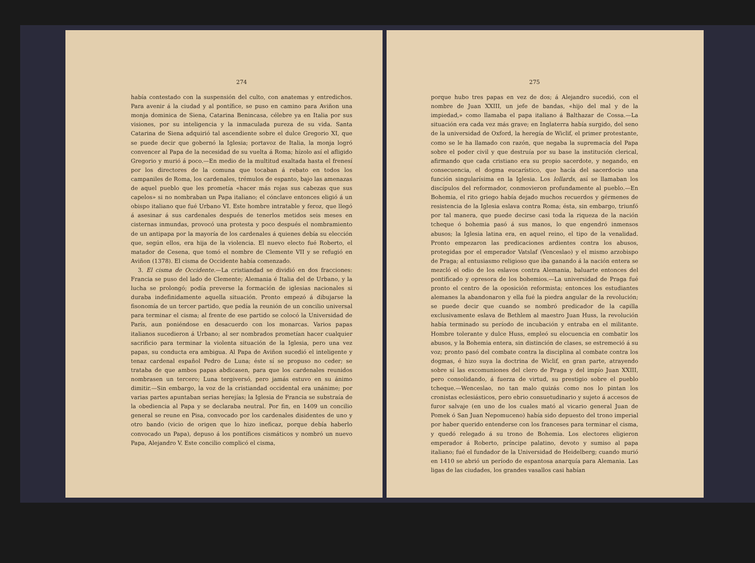274
había contestado con la suspensión del culto, con anatemas y entredichos. Para avenir á la ciudad y al pontífice, se puso en camino para Aviñon una monja dominica de Siena, Catarina Benincasa, célebre ya en Italia por sus visiones, por su inteligencia y la inmaculada pureza de su vida. Santa Catarina de Siena adquirió tal ascendiente sobre el dulce Gregorio XI, que se puede decir que gobernó la Iglesia; portavoz de Italia, la monja logró convencer al Papa de la necesidad de su vuelta á Roma; hízolo así el afligido Gregorio y murió á poco.—En medio de la multitud exaltada hasta el frenesí por los directores de la comuna que tocaban á rebato en todos los campaniles de Roma, los cardenales, trémulos de espanto, bajo las amenazas de aquel pueblo que les prometía «hacer más rojas sus cabezas que sus capelos» si no nombraban un Papa italiano; el cónclave entonces eligió á un obispo italiano que fué Urbano VI. Este hombre intratable y feroz, que llegó á asesinar á sus cardenales después de tenerlos metidos seis meses en cisternas inmundas, provocó una protesta y poco después el nombramiento de un antipapa por la mayoría de los cardenales á quienes debía su elección que, según ellos, era hija de la violencia. El nuevo electo fué Roberto, el matador de Cesena, que tomó el nombre de Clemente VII y se refugió en Aviñon (1378). El cisma de Occidente había comenzado.
3. El cisma de Occidente.—La cristiandad se dividió en dos fracciones: Francia se puso del lado de Clemente; Alemania é Italia del de Urbano, y la lucha se prolongó; podía preverse la formación de iglesias nacionales si duraba indefinidamente aquella situación. Pronto empezó á dibujarse la fisonomía de un tercer partido, que pedía la reunión de un concilio universal para terminar el cisma; al frente de ese partido se colocó la Universidad de París, aun poniéndose en desacuerdo con los monarcas. Varios papas italianos sucedieron á Urbano; al ser nombrados prometían hacer cualquier sacrificio para terminar la violenta situación de la Iglesia, pero una vez papas, su conducta era ambigua. Al Papa de Aviñon sucedió el inteligente y tenaz cardenal español Pedro de Luna; éste sí se propuso no ceder; se trataba de que ambos papas abdicasen, para que los cardenales reunidos nombrasen un tercero; Luna tergiversó, pero jamás estuvo en su ánimo dimitir.—Sin embargo, la voz de la cristiandad occidental era unánime; por varias partes apuntaban serias herejías; la Iglesia de Francia se substraía de la obediencia al Papa y se declaraba neutral. Por fin, en 1409 un concilio general se reune en Pisa, convocado por los cardenales disidentes de uno y otro bando (vicio de origen que lo hizo ineficaz, porque debía haberlo convocado un Papa), depuso á los pontífices cismáticos y nombró un nuevo Papa, Alejandro V. Este concilio complicó el cisma,
275
porque hubo tres papas en vez de dos; á Alejandro sucedió, con el nombre de Juan XXIII, un jefe de bandas, «hijo del mal y de la impiedad,» como llamaba el papa italiano á Balthazar de Cossa.—La situación era cada vez más grave; en Inglaterra había surgido, del seno de la universidad de Oxford, la heregía de Wiclif, el primer protestante, como se le ha llamado con razón, que negaba la supremacía del Papa sobre el poder civil y que destruía por su base la institución clerical, afirmando que cada cristiano era su propio sacerdote, y negando, en consecuencia, el dogma eucarístico, que hacía del sacerdocio una función singularísima en la Iglesia. Los lollards, así se llamaban los discípulos del reformador, conmovieron profundamente al pueblo.—En Bohemia, el rito griego había dejado muchos recuerdos y gérmenes de resistencia de la Iglesia eslava contra Roma; ésta, sin embargo, triunfó por tal manera, que puede decirse casi toda la riqueza de la nación tcheque ó bohemia pasó á sus manos, lo que engendró inmensos abusos; la Iglesia latina era, en aquel reino, el tipo de la venalidad. Pronto empezaron las predicaciones ardientes contra los abusos, protegidas por el emperador Vatslaf (Venceslao) y el mismo arzobispo de Praga; al entusiasmo religioso que iba ganando á la nación entera se mezcló el odio de los eslavos contra Alemania, baluarte entonces del pontificado y opresora de los bohemios.—La universidad de Praga fué pronto el centro de la oposición reformista; entonces los estudiantes alemanes la abandonaron y ella fué la piedra angular de la revolución; se puede decir que cuando se nombró predicador de la capilla exclusivamente eslava de Bethlem al maestro Juan Huss, la revolución había terminado su período de incubación y entraba en el militante. Hombre tolerante y dulce Huss, empleó su elocuencia en combatir los abusos, y la Bohemia entera, sin distinción de clases, se estremeció á su voz; pronto pasó del combate contra la disciplina al combate contra los dogmas, é hizo suya la doctrina de Wiclif, en gran parte, atrayendo sobre sí las excomuniones del clero de Praga y del impío Juan XXIII, pero consolidando, á fuerza de virtud, su prestigio sobre el pueblo tcheque.—Wenceslao, no tan malo quizás como nos lo pintan los cronistas eclesiásticos, pero ebrio consuetudinario y sujeto á accesos de furor salvaje (en uno de los cuales mató al vicario general Juan de Pomek ó San Juan Nepomuceno) había sido depuesto del trono imperial por haber querido entenderse con los franceses para terminar el cisma, y quedó relegado á su trono de Bohemia. Los electores eligieron emperador á Roberto, príncipe palatino, devoto y sumiso al papa italiano; fué el fundador de la Universidad de Heidelberg; cuando murió en 1410 se abrió un período de espantosa anarquía para Alemania. Las ligas de las ciudades, los grandes vasallos casi habían